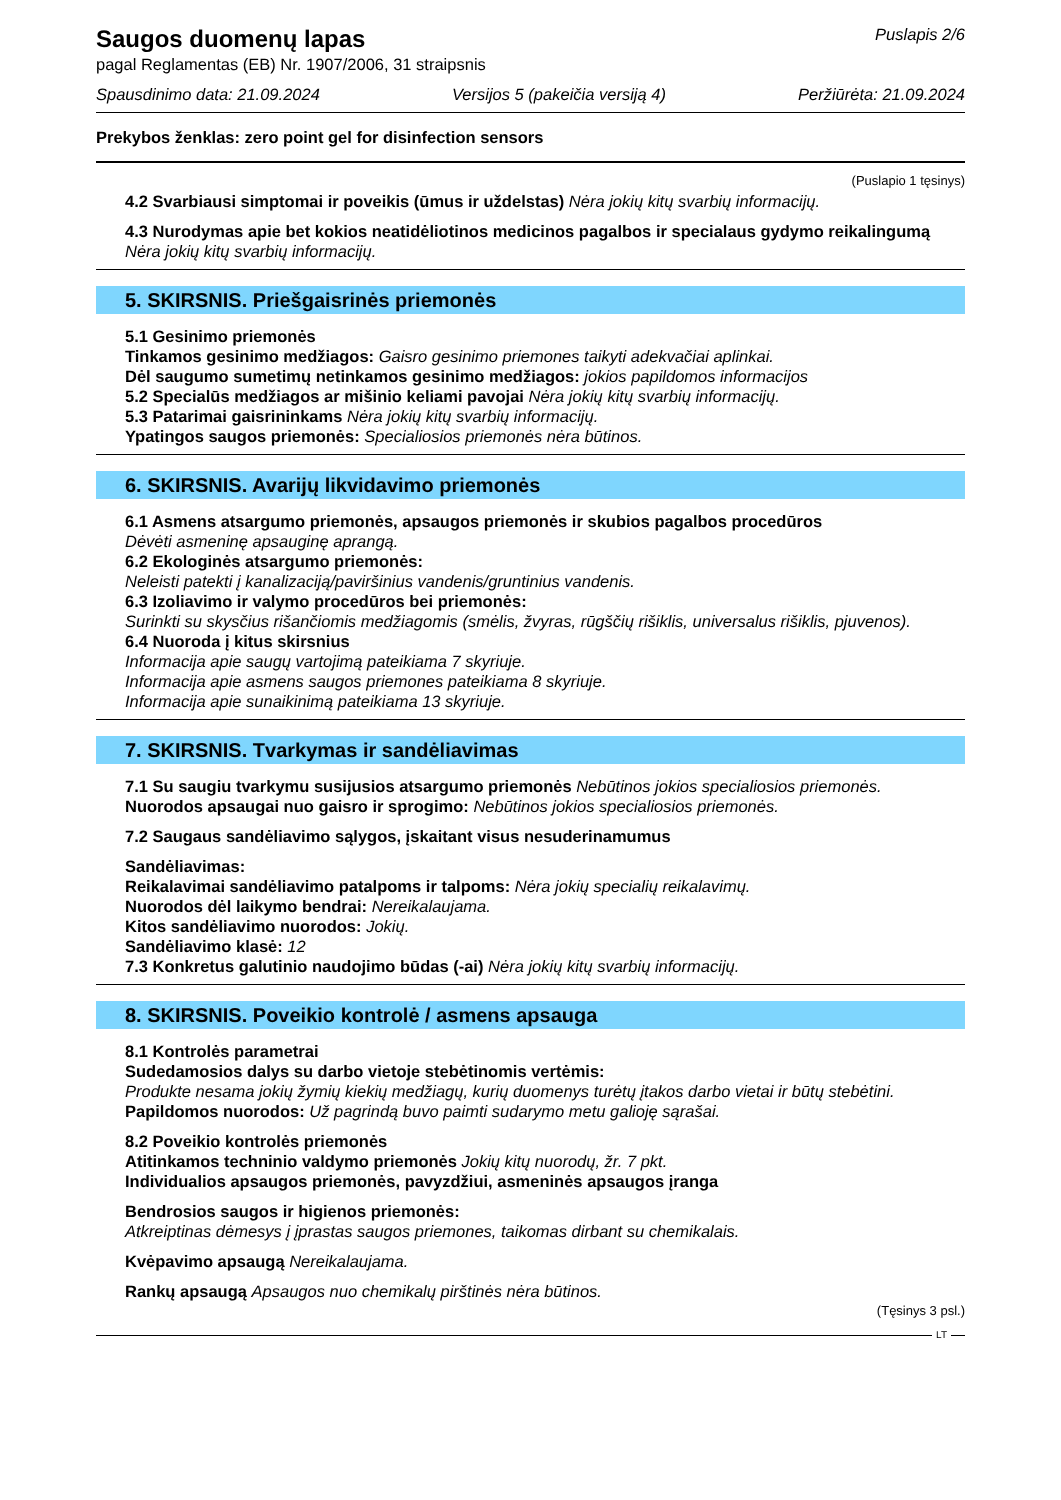Saugos duomenų lapas
Puslapis 2/6
pagal Reglamentas (EB) Nr. 1907/2006, 31 straipsnis
Spausdinimo data: 21.09.2024 Versijos 5 (pakeičia versiją 4) Peržiūrėta: 21.09.2024
Prekybos ženklas: zero point gel for disinfection sensors
(Puslapio 1 tęsinys)
4.2 Svarbiausi simptomai ir poveikis (ūmus ir uždelstas) Nėra jokių kitų svarbių informacijų.
4.3 Nurodymas apie bet kokios neatidėliotinos medicinos pagalbos ir specialaus gydymo reikalingumą
Nėra jokių kitų svarbių informacijų.
5. SKIRSNIS. Priešgaisrinės priemonės
5.1 Gesinimo priemonės
Tinkamos gesinimo medžiagos: Gaisro gesinimo priemones taikyti adekvačiai aplinkai.
Dėl saugumo sumetimų netinkamos gesinimo medžiagos: jokios papildomos informacijos
5.2 Specialūs medžiagos ar mišinio keliami pavojai Nėra jokių kitų svarbių informacijų.
5.3 Patarimai gaisrininkams Nėra jokių kitų svarbių informacijų.
Ypatingos saugos priemonės: Specialiosios priemonės nėra būtinos.
6. SKIRSNIS. Avarijų likvidavimo priemonės
6.1 Asmens atsargumo priemonės, apsaugos priemonės ir skubios pagalbos procedūros
Dėvėti asmeninę apsauginę aprangą.
6.2 Ekologinės atsargumo priemonės:
Neleisti patekti į kanalizaciją/paviršinius vandenis/gruntinius vandenis.
6.3 Izoliavimo ir valymo procedūros bei priemonės:
Surinkti su skysčius rišančiomis medžiagomis (smėlis, žvyras, rūgščių rišiklis, universalus rišiklis, pjuvenos).
6.4 Nuoroda į kitus skirsnius
Informacija apie saugų vartojimą pateikiama 7 skyriuje.
Informacija apie asmens saugos priemones pateikiama 8 skyriuje.
Informacija apie sunaikinimą pateikiama 13 skyriuje.
7. SKIRSNIS. Tvarkymas ir sandėliavimas
7.1 Su saugiu tvarkymu susijusios atsargumo priemonės Nebūtinos jokios specialiosios priemonės.
Nuorodos apsaugai nuo gaisro ir sprogimo: Nebūtinos jokios specialiosios priemonės.
7.2 Saugaus sandėliavimo sąlygos, įskaitant visus nesuderinamumus
Sandėliavimas:
Reikalavimai sandėliavimo patalpoms ir talpoms: Nėra jokių specialių reikalavimų.
Nuorodos dėl laikymo bendrai: Nereikalaujama.
Kitos sandėliavimo nuorodos: Jokių.
Sandėliavimo klasė: 12
7.3 Konkretus galutinio naudojimo būdas (-ai) Nėra jokių kitų svarbių informacijų.
8. SKIRSNIS. Poveikio kontrolė / asmens apsauga
8.1 Kontrolės parametrai
Sudedamosios dalys su darbo vietoje stebėtinomis vertėmis:
Produkte nesama jokių žymių kiekių medžiagų, kurių duomenys turėtų įtakos darbo vietai ir būtų stebėtini.
Papildomos nuorodos: Už pagrindą buvo paimti sudarymo metu galioję sąrašai.
8.2 Poveikio kontrolės priemonės
Atitinkamos techninio valdymo priemonės Jokių kitų nuorodų, žr. 7 pkt.
Individualios apsaugos priemonės, pavyzdžiui, asmeninės apsaugos įranga
Bendrosios saugos ir higienos priemonės:
Atkreiptinas dėmesys į įprastas saugos priemones, taikomas dirbant su chemikalais.
Kvėpavimo apsaugą Nereikalaujama.
Rankų apsaugą Apsaugos nuo chemikalų pirštinės nėra būtinos.
(Tęsinys 3 psl.)
LT